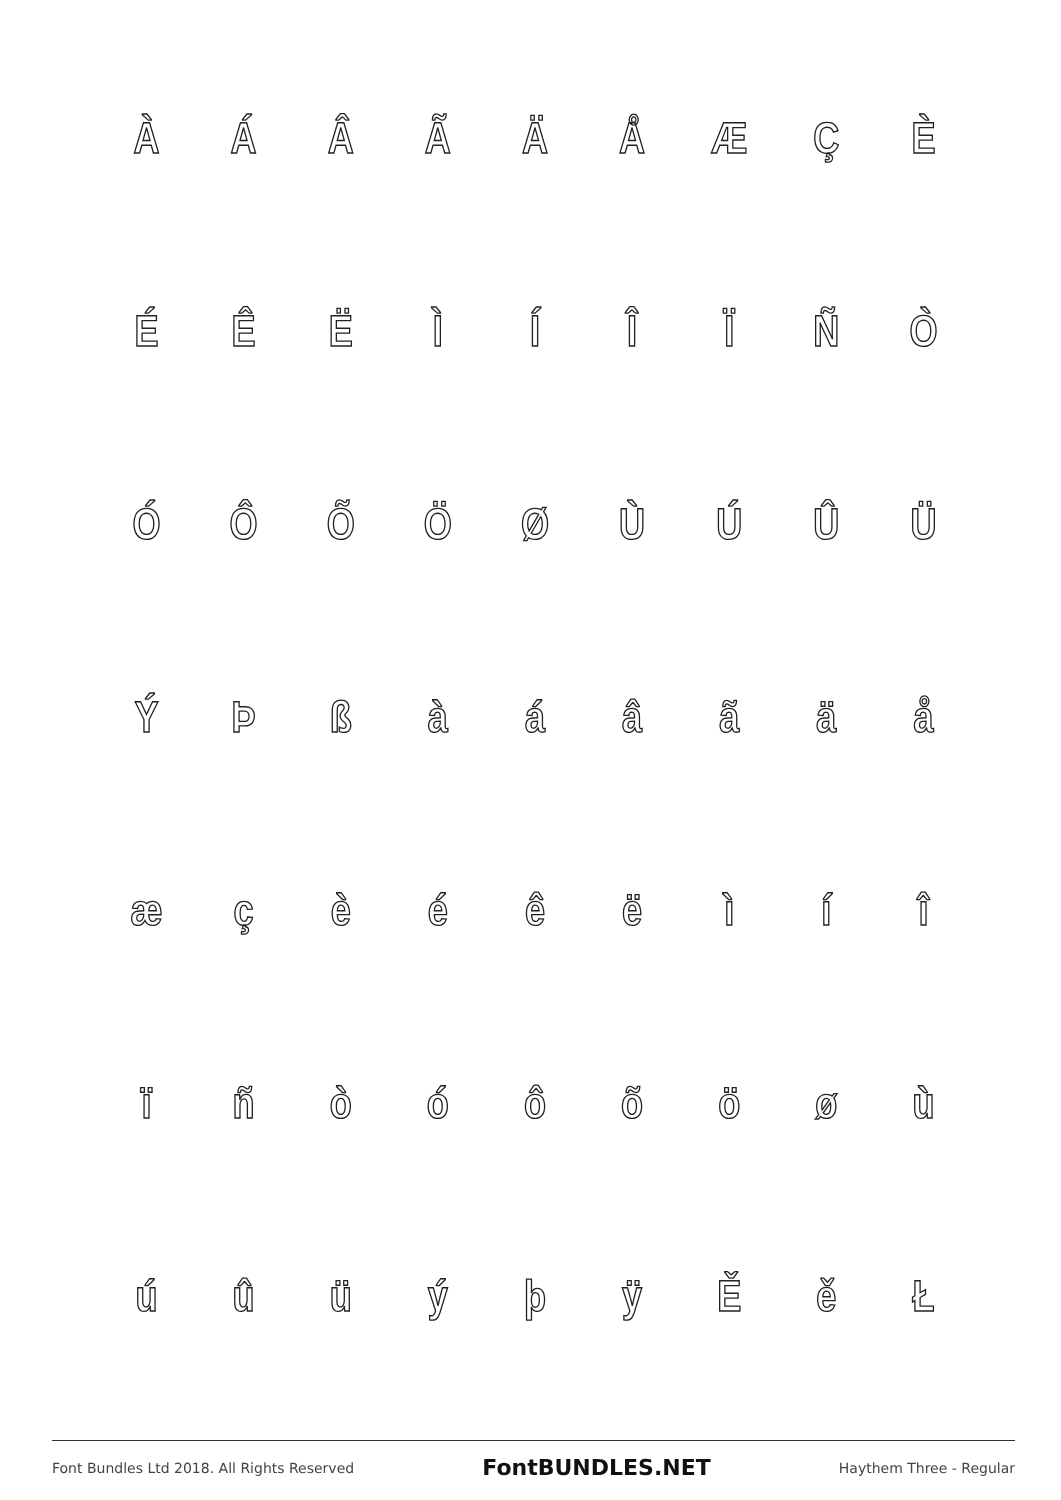À Á Â Ã Ä Å Æ Ç È
É Ê Ë Ì Í Î Ï Ñ Ò
Ó Ô Õ Ö Ø Ù Ú Û Ü
Ý Þ ß à á â ã ä å
æ ç è é ê ë ì í î
ï ñ ò ó ô õ ö ø ù
ú û ü ý þ ÿ Ě ě Ł
Font Bundles Ltd 2018. All Rights Reserved FontBUNDLES.NET Haythem Three - Regular